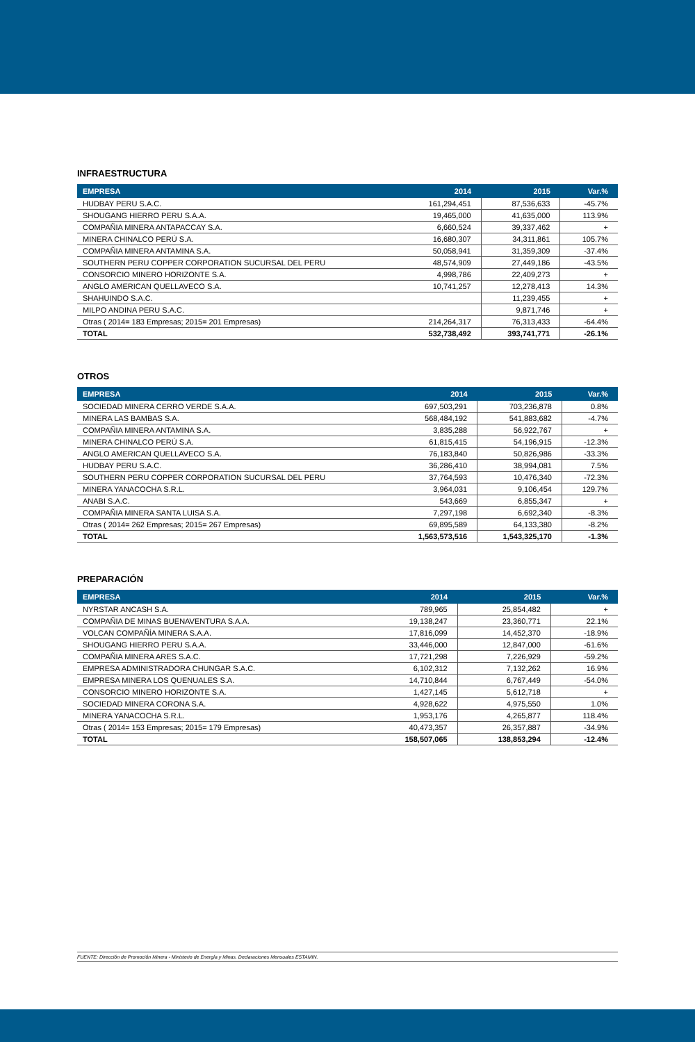INFRAESTRUCTURA
| EMPRESA | 2014 | 2015 | Var.% |
| --- | --- | --- | --- |
| HUDBAY PERU S.A.C. | 161,294,451 | 87,536,633 | -45.7% |
| SHOUGANG HIERRO PERU S.A.A. | 19,465,000 | 41,635,000 | 113.9% |
| COMPAÑIA MINERA ANTAPACCAY S.A. | 6,660,524 | 39,337,462 | + |
| MINERA CHINALCO PERÚ S.A. | 16,680,307 | 34,311,861 | 105.7% |
| COMPAÑIA MINERA ANTAMINA S.A. | 50,058,941 | 31,359,309 | -37.4% |
| SOUTHERN PERU COPPER CORPORATION SUCURSAL DEL PERU | 48,574,909 | 27,449,186 | -43.5% |
| CONSORCIO MINERO HORIZONTE S.A. | 4,998,786 | 22,409,273 | + |
| ANGLO AMERICAN QUELLAVECO S.A. | 10,741,257 | 12,278,413 | 14.3% |
| SHAHUINDO S.A.C. | | 11,239,455 | + |
| MILPO ANDINA PERU S.A.C. | | 9,871,746 | + |
| Otras ( 2014= 183 Empresas; 2015= 201 Empresas) | 214,264,317 | 76,313,433 | -64.4% |
| TOTAL | 532,738,492 | 393,741,771 | -26.1% |
OTROS
| EMPRESA | 2014 | 2015 | Var.% |
| --- | --- | --- | --- |
| SOCIEDAD MINERA CERRO VERDE S.A.A. | 697,503,291 | 703,236,878 | 0.8% |
| MINERA LAS BAMBAS S.A. | 568,484,192 | 541,883,682 | -4.7% |
| COMPAÑIA MINERA ANTAMINA S.A. | 3,835,288 | 56,922,767 | + |
| MINERA CHINALCO PERÚ S.A. | 61,815,415 | 54,196,915 | -12.3% |
| ANGLO AMERICAN QUELLAVECO S.A. | 76,183,840 | 50,826,986 | -33.3% |
| HUDBAY PERU S.A.C. | 36,286,410 | 38,994,081 | 7.5% |
| SOUTHERN PERU COPPER CORPORATION SUCURSAL DEL PERU | 37,764,593 | 10,476,340 | -72.3% |
| MINERA YANACOCHA S.R.L. | 3,964,031 | 9,106,454 | 129.7% |
| ANABI S.A.C. | 543,669 | 6,855,347 | + |
| COMPAÑIA MINERA SANTA LUISA S.A. | 7,297,198 | 6,692,340 | -8.3% |
| Otras ( 2014= 262 Empresas; 2015= 267 Empresas) | 69,895,589 | 64,133,380 | -8.2% |
| TOTAL | 1,563,573,516 | 1,543,325,170 | -1.3% |
PREPARACIÓN
| EMPRESA | 2014 | 2015 | Var.% |
| --- | --- | --- | --- |
| NYRSTAR ANCASH S.A. | 789,965 | 25,854,482 | + |
| COMPAÑIA DE MINAS BUENAVENTURA S.A.A. | 19,138,247 | 23,360,771 | 22.1% |
| VOLCAN COMPAÑÍA MINERA S.A.A. | 17,816,099 | 14,452,370 | -18.9% |
| SHOUGANG HIERRO PERU S.A.A. | 33,446,000 | 12,847,000 | -61.6% |
| COMPAÑIA MINERA ARES S.A.C. | 17,721,298 | 7,226,929 | -59.2% |
| EMPRESA ADMINISTRADORA CHUNGAR S.A.C. | 6,102,312 | 7,132,262 | 16.9% |
| EMPRESA MINERA LOS QUENUALES S.A. | 14,710,844 | 6,767,449 | -54.0% |
| CONSORCIO MINERO HORIZONTE S.A. | 1,427,145 | 5,612,718 | + |
| SOCIEDAD MINERA CORONA S.A. | 4,928,622 | 4,975,550 | 1.0% |
| MINERA YANACOCHA S.R.L. | 1,953,176 | 4,265,877 | 118.4% |
| Otras ( 2014= 153 Empresas; 2015= 179 Empresas) | 40,473,357 | 26,357,887 | -34.9% |
| TOTAL | 158,507,065 | 138,853,294 | -12.4% |
FUENTE: Dirección de Promoción Minera - Ministerio de Energía y Minas. Declaraciones Mensuales ESTAMIN.